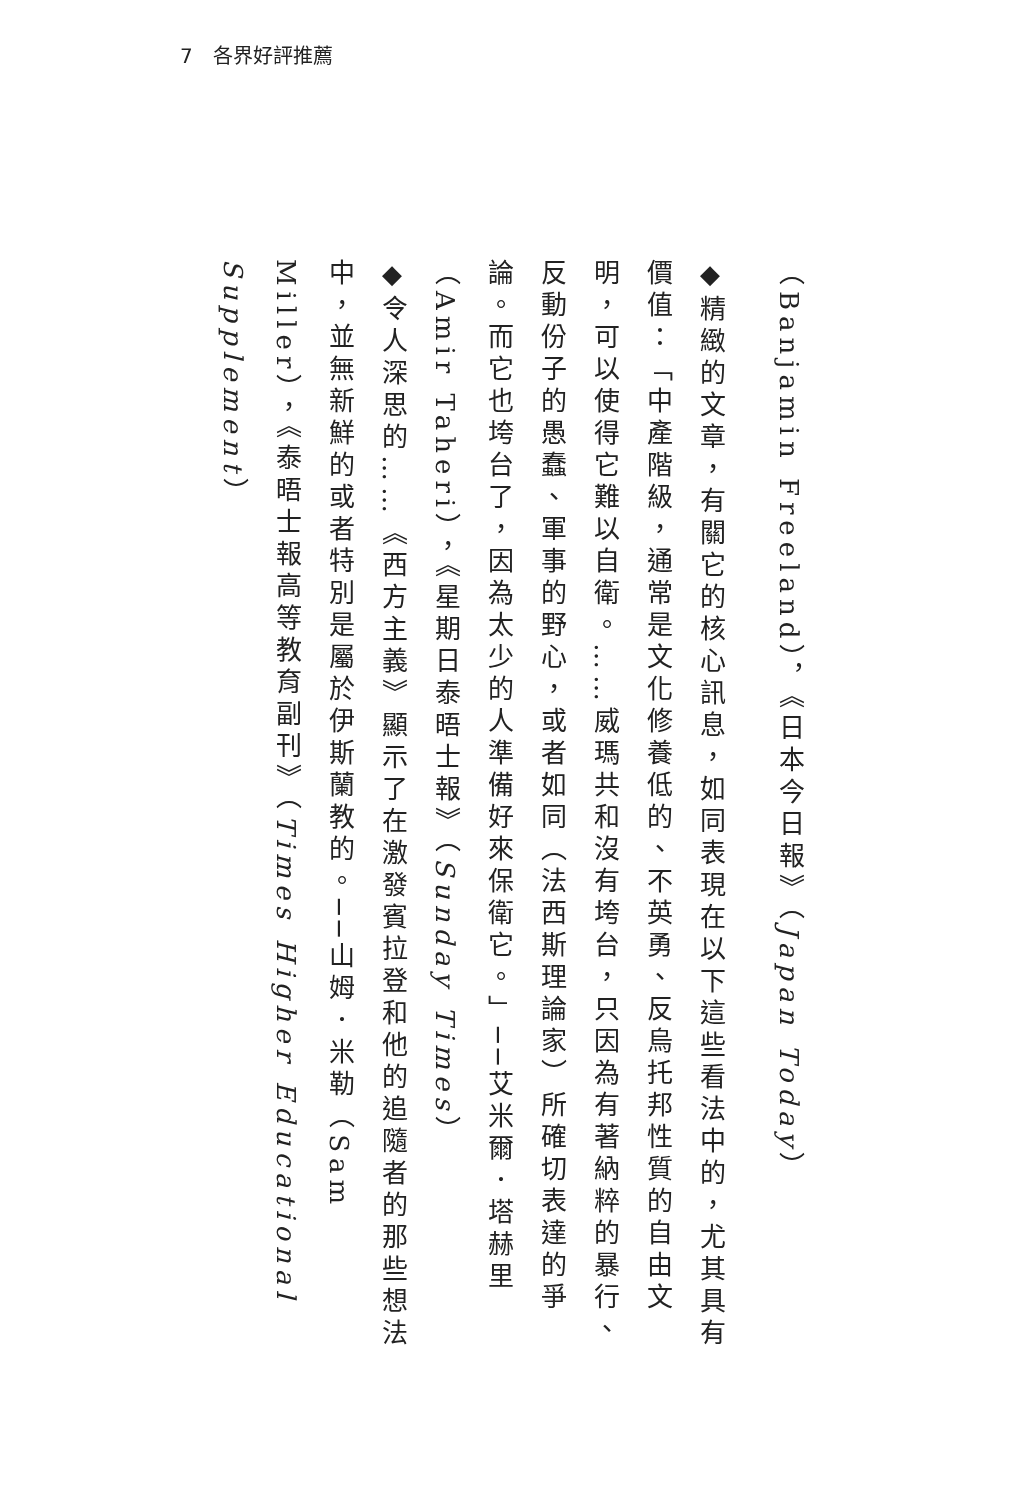7　各界好評推薦
（Banjamin Freeland），《日本今日報》（Japan Today）
◆精緻的文章，有關它的核心訊息，如同表現在以下這些看法中的，尤其具有價值：「中產階級，通常是文化修養低的、不英勇、反烏托邦性質的自由文明，可以使得它難以自衛。……威瑪共和沒有垮台，只因為有著納粹的暴行、反動份子的愚蠢、軍事的野心，或者如同（法西斯理論家）所確切表達的爭論。而它也垮台了，因為太少的人準備好來保衛它。」──艾米爾．塔赫里（Amir Taheri），《星期日泰晤士報》（Sunday Times）
◆令人深思的……《西方主義》顯示了在激發賓拉登和他的追隨者的那些想法中，並無新鮮的或者特別是屬於伊斯蘭教的。──山姆．米勒（Sam Miller），《泰晤士報高等教育副刊》（Times Higher Educational Supplement）